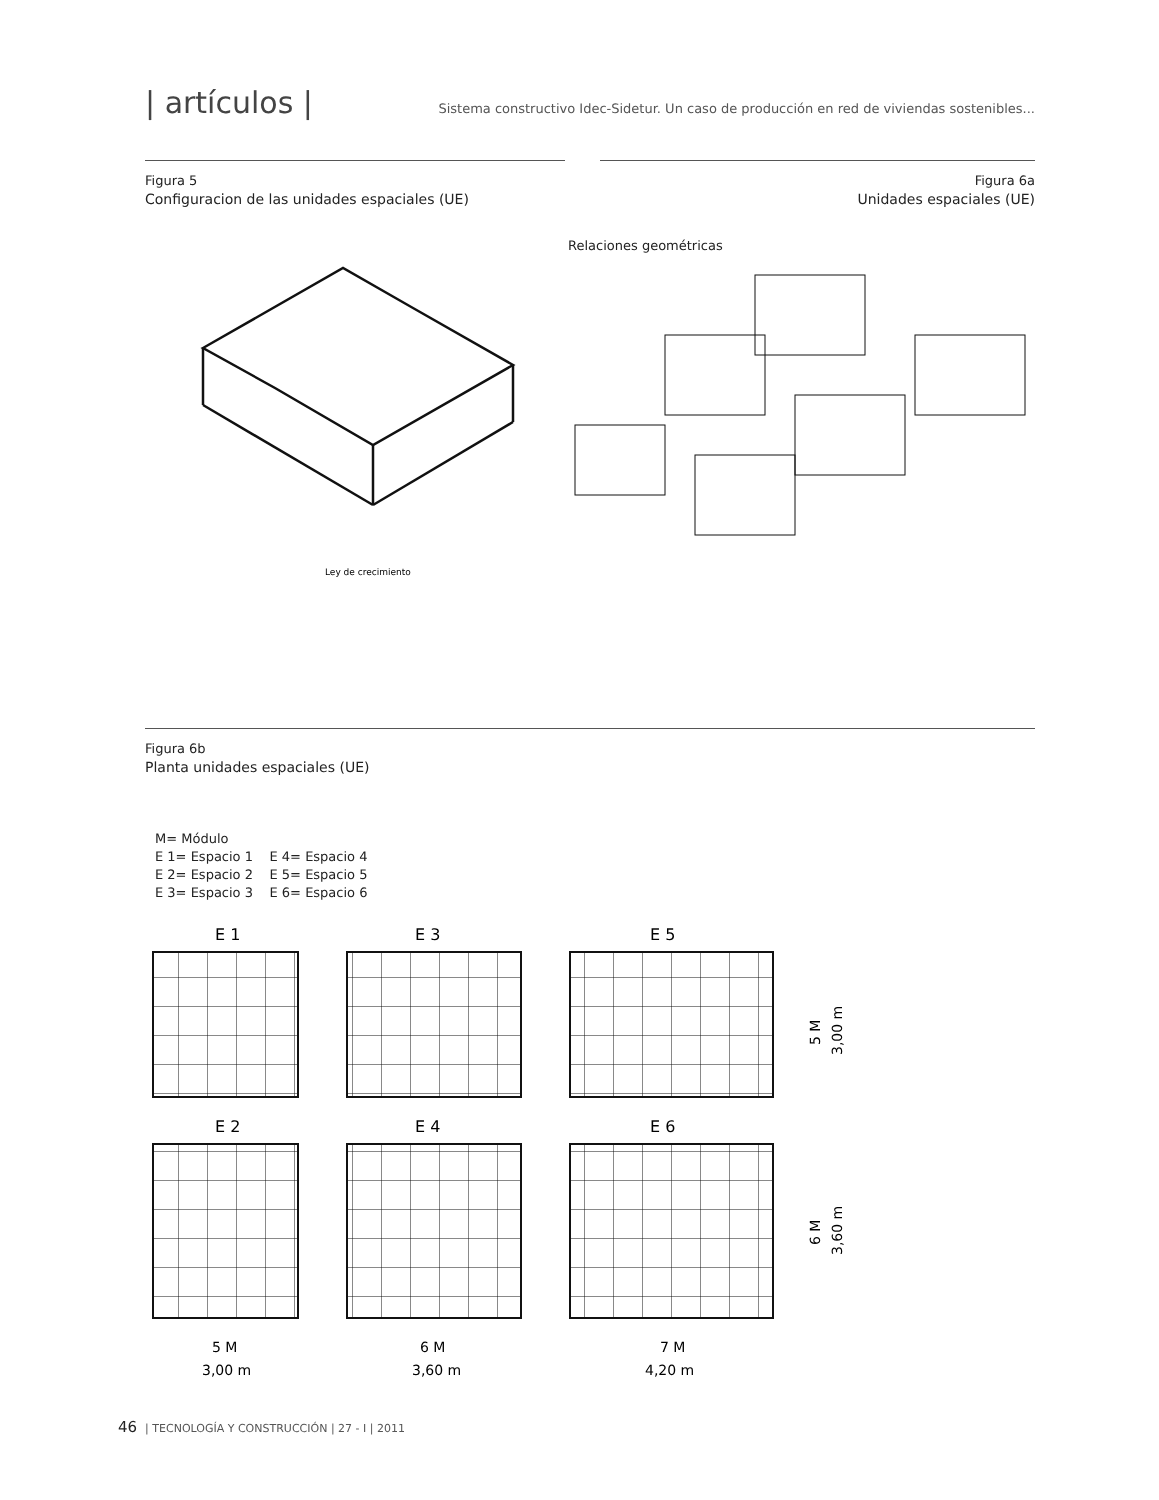| artículos |
Sistema constructivo Idec-Sidetur. Un caso de producción en red de viviendas sostenibles...
Figura 5
Configuracion de las unidades espaciales (UE)
Figura 6a
Unidades espaciales (UE)
Relaciones geométricas
Ley de crecimiento
Figura 6b
Planta unidades espaciales (UE)
M= Módulo
E 1= Espacio 1 E 4= Espacio 4
E 2= Espacio 2 E 5= Espacio 5
E 3= Espacio 3 E 6= Espacio 6
E 1
E 3
E 5
E 2
E 4
E 6
5 M
6 M
7 M
3,00 m
3,60 m
4,20 m
5 M
3,00 m
6 M
3,60 m
46 | TECNOLOGÍA Y CONSTRUCCIÓN | 27 - I | 2011